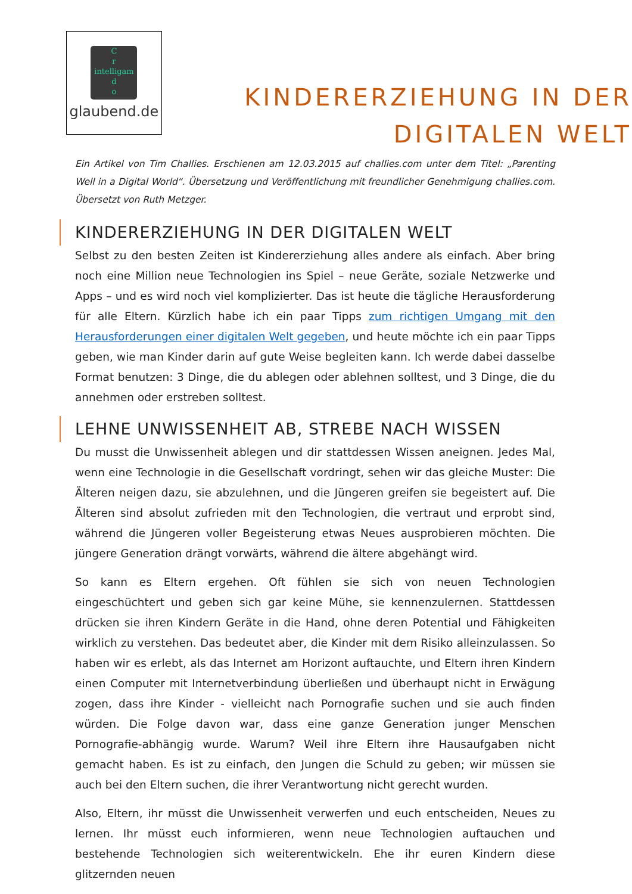C
r
intelligam
d
o
glaubend.de
KINDERERZIEHUNG IN DER DIGITALEN WELT
Ein Artikel von Tim Challies. Erschienen am 12.03.2015 auf challies.com unter dem Titel: „Parenting Well in a Digital World“. Übersetzung und Veröffentlichung mit freundlicher Genehmigung challies.com. Übersetzt von Ruth Metzger.
KINDERERZIEHUNG IN DER DIGITALEN WELT
Selbst zu den besten Zeiten ist Kindererziehung alles andere als einfach. Aber bring noch eine Million neue Technologien ins Spiel – neue Geräte, soziale Netzwerke und Apps – und es wird noch viel komplizierter. Das ist heute die tägliche Herausforderung für alle Eltern. Kürzlich habe ich ein paar Tipps zum richtigen Umgang mit den Herausforderungen einer digitalen Welt gegeben, und heute möchte ich ein paar Tipps geben, wie man Kinder darin auf gute Weise begleiten kann. Ich werde dabei dasselbe Format benutzen: 3 Dinge, die du ablegen oder ablehnen solltest, und 3 Dinge, die du annehmen oder erstreben solltest.
LEHNE UNWISSENHEIT AB, STREBE NACH WISSEN
Du musst die Unwissenheit ablegen und dir stattdessen Wissen aneignen. Jedes Mal, wenn eine Technologie in die Gesellschaft vordringt, sehen wir das gleiche Muster: Die Älteren neigen dazu, sie abzulehnen, und die Jüngeren greifen sie begeistert auf. Die Älteren sind absolut zufrieden mit den Technologien, die vertraut und erprobt sind, während die Jüngeren voller Begeisterung etwas Neues ausprobieren möchten. Die jüngere Generation drängt vorwärts, während die ältere abgehängt wird.
So kann es Eltern ergehen. Oft fühlen sie sich von neuen Technologien eingeschüchtert und geben sich gar keine Mühe, sie kennenzulernen. Stattdessen drücken sie ihren Kindern Geräte in die Hand, ohne deren Potential und Fähigkeiten wirklich zu verstehen. Das bedeutet aber, die Kinder mit dem Risiko alleinzulassen. So haben wir es erlebt, als das Internet am Horizont auftauchte, und Eltern ihren Kindern einen Computer mit Internetverbindung überließen und überhaupt nicht in Erwägung zogen, dass ihre Kinder - vielleicht nach Pornografie suchen und sie auch finden würden. Die Folge davon war, dass eine ganze Generation junger Menschen Pornografie-abhängig wurde. Warum? Weil ihre Eltern ihre Hausaufgaben nicht gemacht haben. Es ist zu einfach, den Jungen die Schuld zu geben; wir müssen sie auch bei den Eltern suchen, die ihrer Verantwortung nicht gerecht wurden.
Also, Eltern, ihr müsst die Unwissenheit verwerfen und euch entscheiden, Neues zu lernen. Ihr müsst euch informieren, wenn neue Technologien auftauchen und bestehende Technologien sich weiterentwickeln. Ehe ihr euren Kindern diese glitzernden neuen